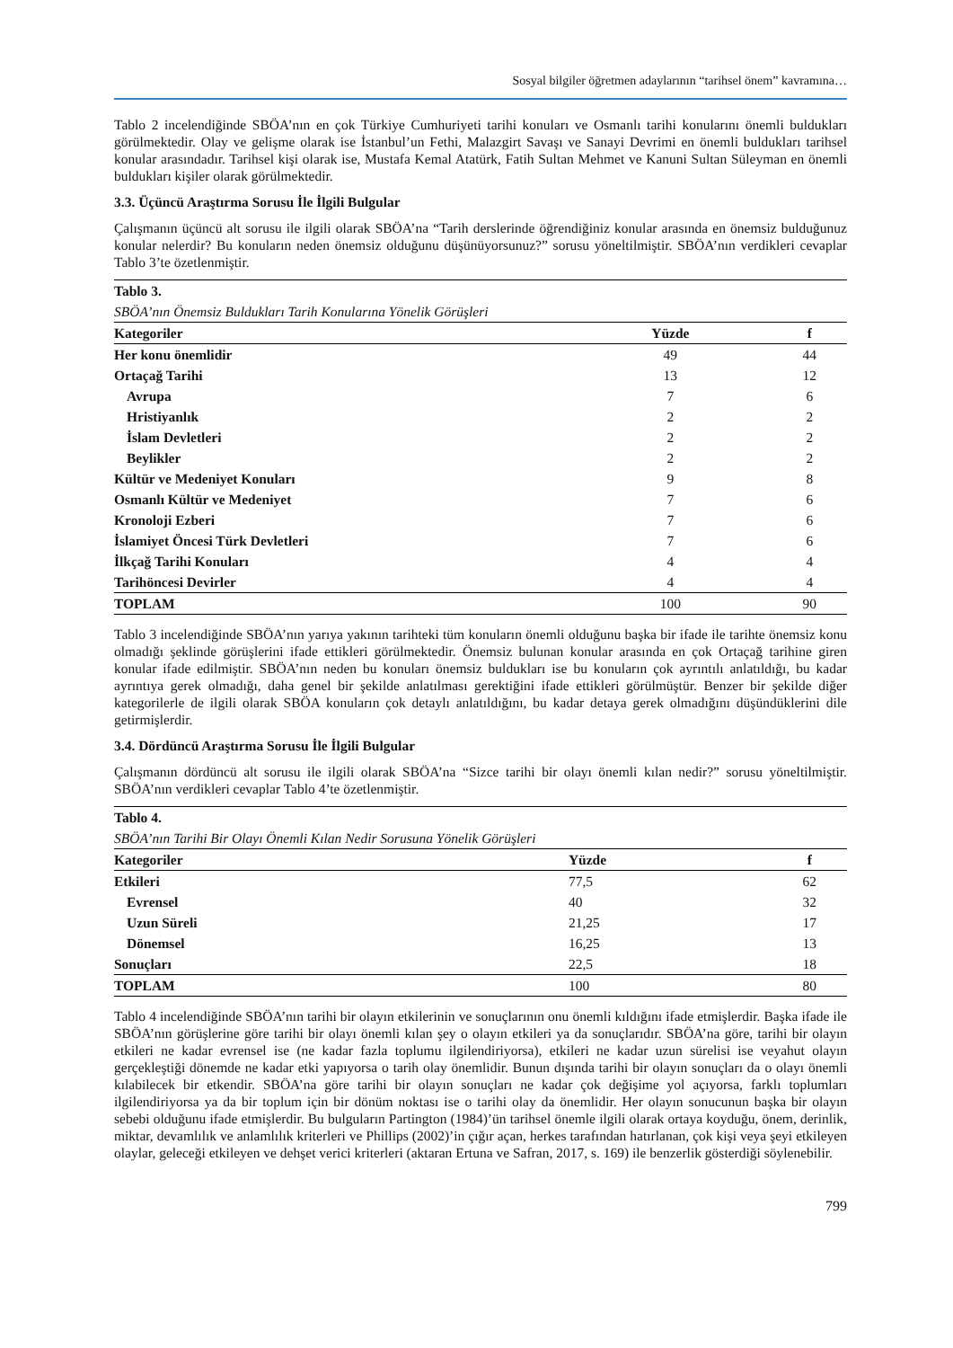Sosyal bilgiler öğretmen adaylarının “tarihsel önem” kavramına…
Tablo 2 incelendiğinde SBÖA’nın en çok Türkiye Cumhuriyeti tarihi konuları ve Osmanlı tarihi konularını önemli buldukları görülmektedir. Olay ve gelişme olarak ise İstanbul’un Fethi, Malazgirt Savaşı ve Sanayi Devrimi en önemli buldukları tarihsel konular arasındadır. Tarihsel kişi olarak ise, Mustafa Kemal Atatürk, Fatih Sultan Mehmet ve Kanuni Sultan Süleyman en önemli buldukları kişiler olarak görülmektedir.
3.3. Üçüncü Araştırma Sorusu İle İlgili Bulgular
Çalışmanın üçüncü alt sorusu ile ilgili olarak SBÖA’na “Tarih derslerinde öğrendiğiniz konular arasında en önemsiz bulduğunuz konular nelerdir? Bu konuların neden önemsiz olduğunu düşünüyorsunuz?” sorusu yöneltilmiştir. SBÖA’nın verdikleri cevaplar Tablo 3’te özetlenmiştir.
| Tablo 3. | | |
| SBÖA’nın Önemsiz Buldukları Tarih Konularına Yönelik Görüşleri | | |
| Kategoriler | Yüzde | f |
| Her konu önemlidir | 49 | 44 |
| Ortaçağ Tarihi | 13 | 12 |
| Avrupa | 7 | 6 |
| Hristiyanlık | 2 | 2 |
| İslam Devletleri | 2 | 2 |
| Beylikler | 2 | 2 |
| Kültür ve Medeniyet Konuları | 9 | 8 |
| Osmanlı Kültür ve Medeniyet | 7 | 6 |
| Kronoloji Ezberi | 7 | 6 |
| İslamiyet Öncesi Türk Devletleri | 7 | 6 |
| İlkçağ Tarihi Konuları | 4 | 4 |
| Tarihöncesi Devirler | 4 | 4 |
| TOPLAM | 100 | 90 |
Tablo 3 incelendiğinde SBÖA’nın yarıya yakının tarihteki tüm konuların önemli olduğunu başka bir ifade ile tarihte önemsiz konu olmadığı şeklinde görüşlerini ifade ettikleri görülmektedir. Önemsiz bulunan konular arasında en çok Ortaçağ tarihine giren konular ifade edilmiştir. SBÖA’nın neden bu konuları önemsiz buldukları ise bu konuların çok ayrıntılı anlatıldığı, bu kadar ayrıntıya gerek olmadığı, daha genel bir şekilde anlatılması gerektiğini ifade ettikleri görülmüştür. Benzer bir şekilde diğer kategorilerle de ilgili olarak SBÖA konuların çok detaylı anlatıldığını, bu kadar detaya gerek olmadığını düşündüklerini dile getirmişlerdir.
3.4. Dördüncü Araştırma Sorusu İle İlgili Bulgular
Çalışmanın dördüncü alt sorusu ile ilgili olarak SBÖA’na “Sizce tarihi bir olayı önemli kılan nedir?” sorusu yöneltilmiştir. SBÖA’nın verdikleri cevaplar Tablo 4’te özetlenmiştir.
| Tablo 4. | | |
| SBÖA’nın Tarihi Bir Olayı Önemli Kılan Nedir Sorusuna Yönelik Görüşleri | | |
| Kategoriler | Yüzde | f |
| Etkileri | 77,5 | 62 |
| Evrensel | 40 | 32 |
| Uzun Süreli | 21,25 | 17 |
| Dönemsel | 16,25 | 13 |
| Sonuçları | 22,5 | 18 |
| TOPLAM | 100 | 80 |
Tablo 4 incelendiğinde SBÖA’nın tarihi bir olayın etkilerinin ve sonuçlarının onu önemli kıldığını ifade etmişlerdir. Başka ifade ile SBÖA’nın görüşlerine göre tarihi bir olayı önemli kılan şey o olayın etkileri ya da sonuçlarıdır. SBÖA’na göre, tarihi bir olayın etkileri ne kadar evrensel ise (ne kadar fazla toplumu ilgilendiriyorsa), etkileri ne kadar uzun sürelisi ise veyahut olayın gerçekleştiği dönemde ne kadar etki yapıyorsa o tarih olay önemlidir. Bunun dışında tarihi bir olayın sonuçları da o olayı önemli kılabilecek bir etkendir. SBÖA’na göre tarihi bir olayın sonuçları ne kadar çok değişime yol açıyorsa, farklı toplumları ilgilendiriyorsa ya da bir toplum için bir dönüm noktası ise o tarihi olay da önemlidir. Her olayın sonucunun başka bir olayın sebebi olduğunu ifade etmişlerdir. Bu bulguların Partington (1984)’ün tarihsel önemle ilgili olarak ortaya koyduğu, önem, derinlik, miktar, devamlılık ve anlamlılık kriterleri ve Phillips (2002)’in çığır açan, herkes tarafından hatırlanan, çok kişi veya şeyi etkileyen olaylar, geleceği etkileyen ve dehşet verici kriterleri (aktaran Ertuna ve Safran, 2017, s. 169) ile benzerlik gösterdiği söylenebilir.
799